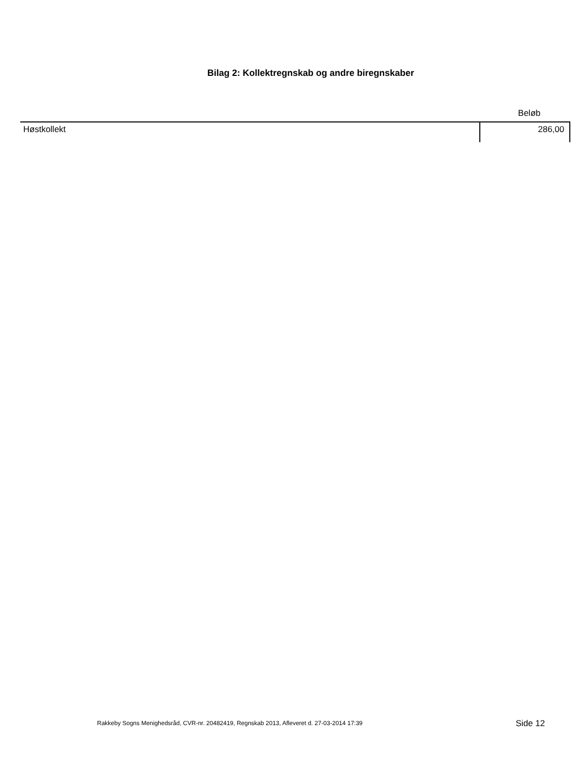Bilag 2: Kollektregnskab og andre biregnskaber
| | Beløb |
| --- | --- |
| Høstkollekt | 286,00 |
Rakkeby Sogns Menighedsråd, CVR-nr. 20482419, Regnskab 2013, Afleveret d. 27-03-2014 17:39
Side 12